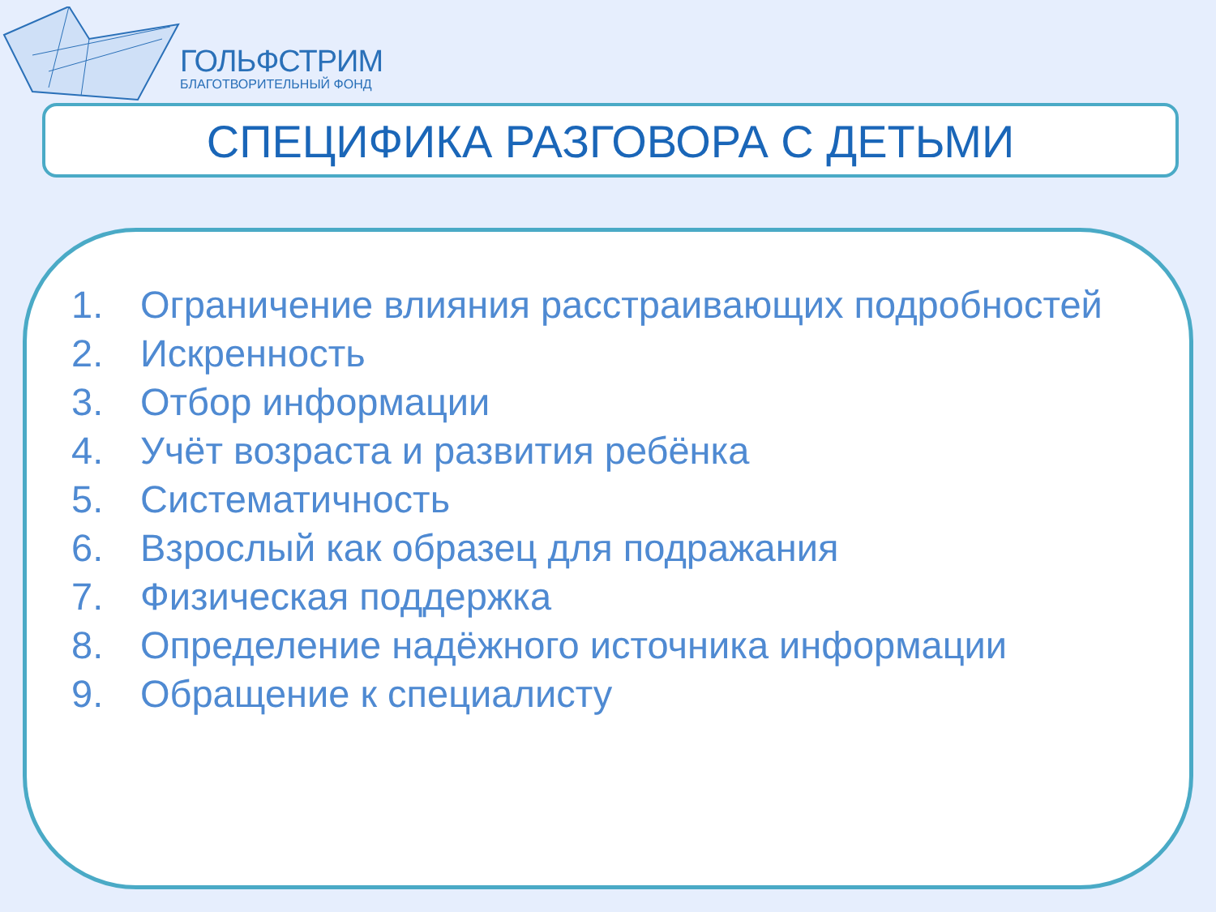ГОЛЬФСТРИМ
БЛАГОТВОРИТЕЛЬНЫЙ ФОНД
СПЕЦИФИКА РАЗГОВОРА С ДЕТЬМИ
1. Ограничение влияния расстраивающих подробностей
2. Искренность
3. Отбор информации
4. Учёт возраста и развития ребёнка
5. Систематичность
6. Взрослый как образец для подражания
7. Физическая поддержка
8. Определение надёжного источника информации
9. Обращение к специалисту